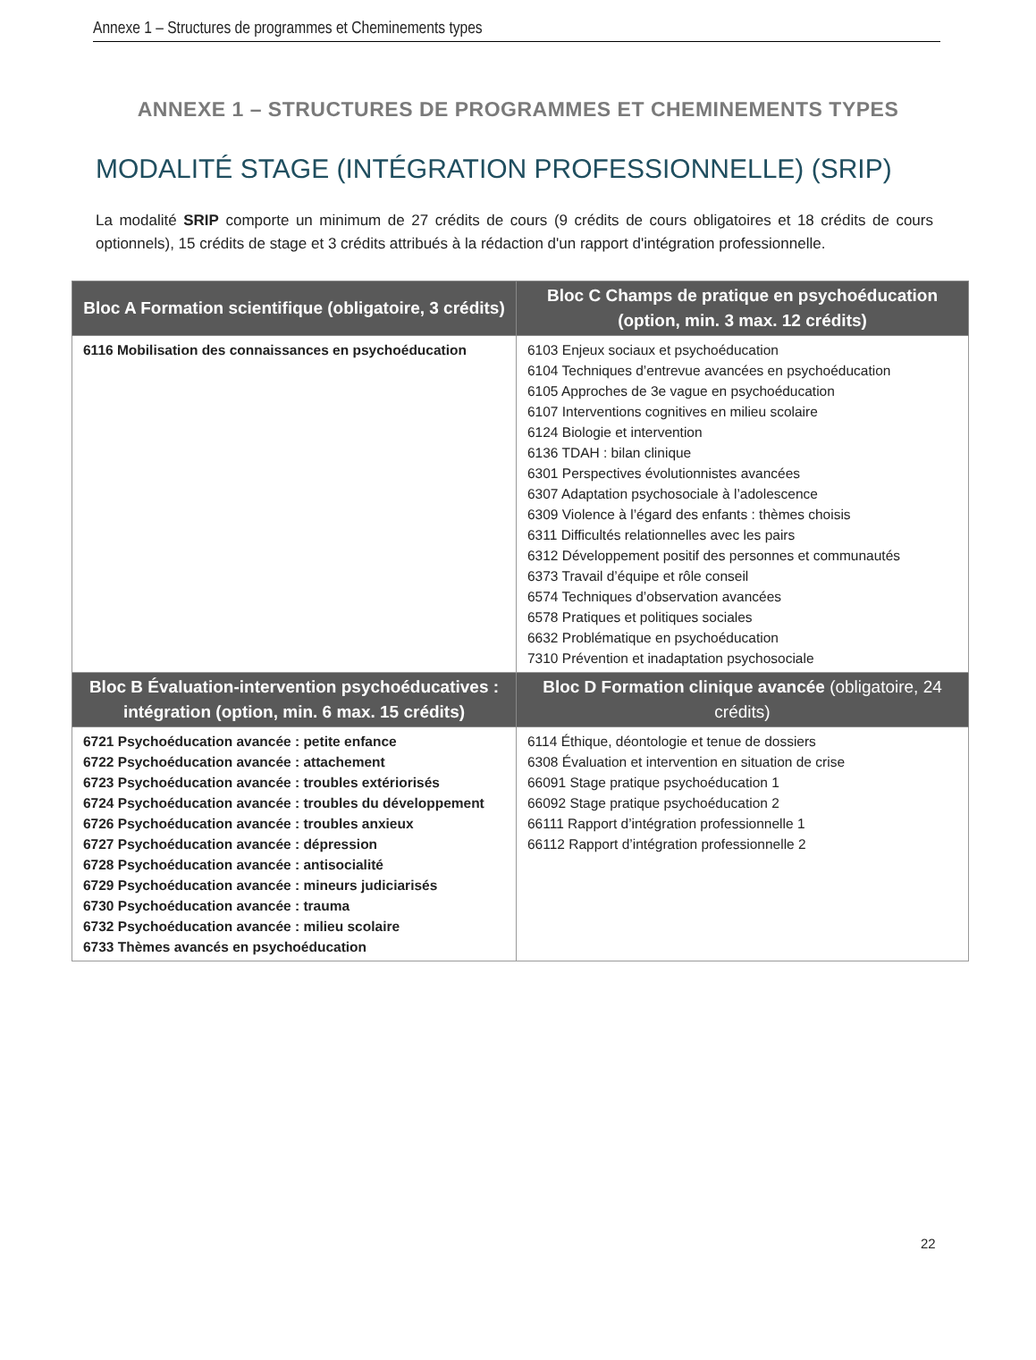Annexe 1 – Structures de programmes et Cheminements types
ANNEXE 1 – STRUCTURES DE PROGRAMMES ET CHEMINEMENTS TYPES
MODALITÉ STAGE (INTÉGRATION PROFESSIONNELLE) (SRIP)
La modalité SRIP comporte un minimum de 27 crédits de cours (9 crédits de cours obligatoires et 18 crédits de cours optionnels), 15 crédits de stage et 3 crédits attribués à la rédaction d'un rapport d'intégration professionnelle.
| Bloc A Formation scientifique (obligatoire, 3 crédits) | Bloc C Champs de pratique en psychoéducation (option, min. 3 max. 12 crédits) |
| --- | --- |
| 6116 Mobilisation des connaissances en psychoéducation | 6103 Enjeux sociaux et psychoéducation 6104 Techniques d’entrevue avancées en psychoéducation 6105 Approches de 3e vague en psychoéducation 6107 Interventions cognitives en milieu scolaire 6124 Biologie et intervention 6136 TDAH : bilan clinique 6301 Perspectives évolutionnistes avancées 6307 Adaptation psychosociale à l’adolescence 6309 Violence à l’égard des enfants : thèmes choisis 6311 Difficultés relationnelles avec les pairs 6312 Développement positif des personnes et communautés 6373 Travail d’équipe et rôle conseil 6574 Techniques d’observation avancées 6578 Pratiques et politiques sociales 6632 Problématique en psychoéducation 7310 Prévention et inadaptation psychosociale |
| Bloc B Évaluation-intervention psychoéducatives : intégration (option, min. 6 max. 15 crédits) | Bloc D Formation clinique avancée (obligatoire, 24 crédits) |
| 6721 Psychoéducation avancée : petite enfance 6722 Psychoéducation avancée : attachement 6723 Psychoéducation avancée : troubles extériorisés 6724 Psychoéducation avancée : troubles du développement 6726 Psychoéducation avancée : troubles anxieux 6727 Psychoéducation avancée : dépression 6728 Psychoéducation avancée : antisocialité 6729 Psychoéducation avancée : mineurs judiciarisés 6730 Psychoéducation avancée : trauma 6732 Psychoéducation avancée : milieu scolaire 6733 Thèmes avancés en psychoéducation | 6114 Éthique, déontologie et tenue de dossiers 6308 Évaluation et intervention en situation de crise 66091 Stage pratique psychoéducation 1 66092 Stage pratique psychoéducation 2 66111 Rapport d’intégration professionnelle 1 66112 Rapport d’intégration professionnelle 2 |
22